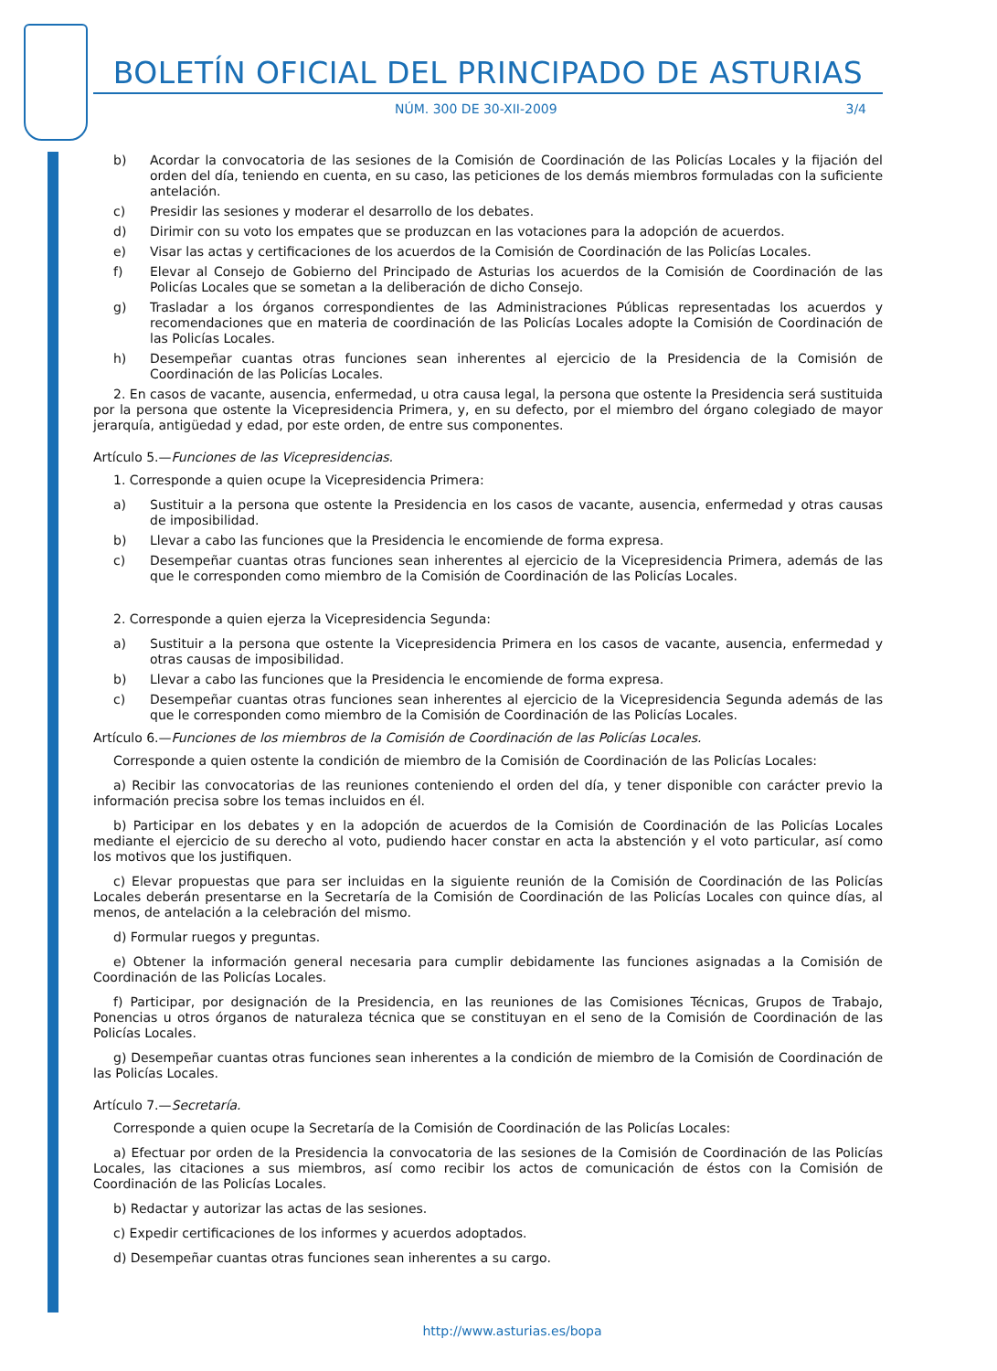BOLETÍN OFICIAL DEL PRINCIPADO DE ASTURIAS
NÚM. 300 DE 30-XII-2009 3/4
b) Acordar la convocatoria de las sesiones de la Comisión de Coordinación de las Policías Locales y la fijación del orden del día, teniendo en cuenta, en su caso, las peticiones de los demás miembros formuladas con la suficiente antelación.
c) Presidir las sesiones y moderar el desarrollo de los debates.
d) Dirimir con su voto los empates que se produzcan en las votaciones para la adopción de acuerdos.
e) Visar las actas y certificaciones de los acuerdos de la Comisión de Coordinación de las Policías Locales.
f) Elevar al Consejo de Gobierno del Principado de Asturias los acuerdos de la Comisión de Coordinación de las Policías Locales que se sometan a la deliberación de dicho Consejo.
g) Trasladar a los órganos correspondientes de las Administraciones Públicas representadas los acuerdos y recomendaciones que en materia de coordinación de las Policías Locales adopte la Comisión de Coordinación de las Policías Locales.
h) Desempeñar cuantas otras funciones sean inherentes al ejercicio de la Presidencia de la Comisión de Coordinación de las Policías Locales.
2. En casos de vacante, ausencia, enfermedad, u otra causa legal, la persona que ostente la Presidencia será sustituida por la persona que ostente la Vicepresidencia Primera, y, en su defecto, por el miembro del órgano colegiado de mayor jerarquía, antigüedad y edad, por este orden, de entre sus componentes.
Artículo 5.—Funciones de las Vicepresidencias.
1. Corresponde a quien ocupe la Vicepresidencia Primera:
a) Sustituir a la persona que ostente la Presidencia en los casos de vacante, ausencia, enfermedad y otras causas de imposibilidad.
b) Llevar a cabo las funciones que la Presidencia le encomiende de forma expresa.
c) Desempeñar cuantas otras funciones sean inherentes al ejercicio de la Vicepresidencia Primera, además de las que le corresponden como miembro de la Comisión de Coordinación de las Policías Locales.
2. Corresponde a quien ejerza la Vicepresidencia Segunda:
a) Sustituir a la persona que ostente la Vicepresidencia Primera en los casos de vacante, ausencia, enfermedad y otras causas de imposibilidad.
b) Llevar a cabo las funciones que la Presidencia le encomiende de forma expresa.
c) Desempeñar cuantas otras funciones sean inherentes al ejercicio de la Vicepresidencia Segunda además de las que le corresponden como miembro de la Comisión de Coordinación de las Policías Locales.
Artículo 6.—Funciones de los miembros de la Comisión de Coordinación de las Policías Locales.
Corresponde a quien ostente la condición de miembro de la Comisión de Coordinación de las Policías Locales:
a) Recibir las convocatorias de las reuniones conteniendo el orden del día, y tener disponible con carácter previo la información precisa sobre los temas incluidos en él.
b) Participar en los debates y en la adopción de acuerdos de la Comisión de Coordinación de las Policías Locales mediante el ejercicio de su derecho al voto, pudiendo hacer constar en acta la abstención y el voto particular, así como los motivos que los justifiquen.
c) Elevar propuestas que para ser incluidas en la siguiente reunión de la Comisión de Coordinación de las Policías Locales deberán presentarse en la Secretaría de la Comisión de Coordinación de las Policías Locales con quince días, al menos, de antelación a la celebración del mismo.
d) Formular ruegos y preguntas.
e) Obtener la información general necesaria para cumplir debidamente las funciones asignadas a la Comisión de Coordinación de las Policías Locales.
f) Participar, por designación de la Presidencia, en las reuniones de las Comisiones Técnicas, Grupos de Trabajo, Ponencias u otros órganos de naturaleza técnica que se constituyan en el seno de la Comisión de Coordinación de las Policías Locales.
g) Desempeñar cuantas otras funciones sean inherentes a la condición de miembro de la Comisión de Coordinación de las Policías Locales.
Artículo 7.—Secretaría.
Corresponde a quien ocupe la Secretaría de la Comisión de Coordinación de las Policías Locales:
a) Efectuar por orden de la Presidencia la convocatoria de las sesiones de la Comisión de Coordinación de las Policías Locales, las citaciones a sus miembros, así como recibir los actos de comunicación de éstos con la Comisión de Coordinación de las Policías Locales.
b) Redactar y autorizar las actas de las sesiones.
c) Expedir certificaciones de los informes y acuerdos adoptados.
d) Desempeñar cuantas otras funciones sean inherentes a su cargo.
http://www.asturias.es/bopa